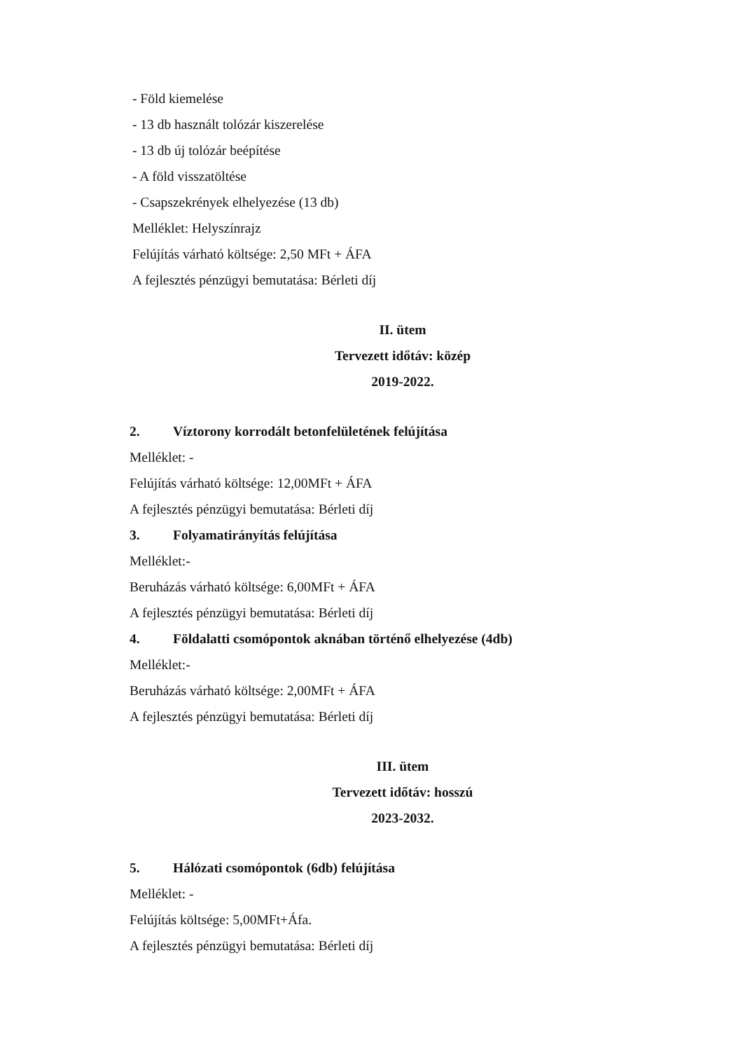- Föld kiemelése
- 13 db használt tolózár kiszerelése
- 13 db új tolózár beépítése
- A föld visszatöltése
- Csapszekrények elhelyezése (13 db)
Melléklet: Helyszínrajz
Felújítás várható költsége: 2,50 MFt + ÁFA
A fejlesztés pénzügyi bemutatása: Bérleti díj
II. ütem
Tervezett időtáv: közép
2019-2022.
2. Víztorony korrodált betonfelületének felújítása
Melléklet: -
Felújítás várható költsége: 12,00MFt + ÁFA
A fejlesztés pénzügyi bemutatása: Bérleti díj
3. Folyamatirányítás felújítása
Melléklet:-
Beruházás várható költsége: 6,00MFt + ÁFA
A fejlesztés pénzügyi bemutatása: Bérleti díj
4. Földalatti csomópontok aknában történő elhelyezése (4db)
Melléklet:-
Beruházás várható költsége: 2,00MFt + ÁFA
A fejlesztés pénzügyi bemutatása: Bérleti díj
III. ütem
Tervezett időtáv: hosszú
2023-2032.
5. Hálózati csomópontok (6db) felújítása
Melléklet: -
Felújítás költsége: 5,00MFt+Áfa.
A fejlesztés pénzügyi bemutatása: Bérleti díj